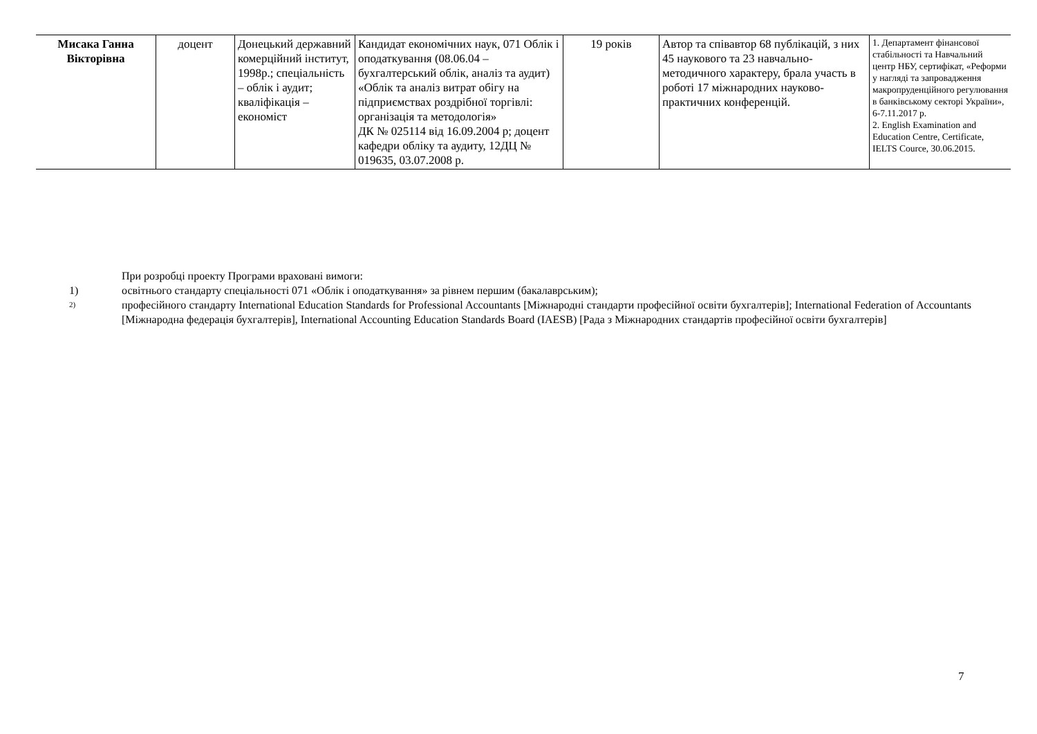| Мисака Ганна Вікторівна | доцент | Донецький державний комерційний інститут, 1998р.; спеціальність – облік і аудит; кваліфікація – економіст | Кандидат економічних наук, 071 Облік і оподаткування (08.06.04 – бухгалтерський облік, аналіз та аудит) «Облік та аналіз витрат обігу на підприємствах роздрібної торгівлі: організація та методологія» ДК № 025114 від 16.09.2004 р; доцент кафедри обліку та аудиту, 12ДЦ № 019635, 03.07.2008 р. | 19 років | Автор та співавтор 68 публікацій, з них 45 наукового та 23 навчально-методичного характеру, брала участь в роботі 17 міжнародних науково-практичних конференцій. | 1. Департамент фінансової стабільності та Навчальний центр НБУ, сертифікат, «Реформи у нагляді та запровадження макропруденційного регулювання в банківському секторі України», 6-7.11.2017 р. 2. English Examination and Education Centre, Certificate, IELTS Cource, 30.06.2015. |
При розробці проекту Програми враховані вимоги:
1) освітнього стандарту спеціальності 071 «Облік і оподаткування» за рівнем першим (бакалаврським);
2) професійного стандарту International Education Standards for Professional Accountants [Міжнародні стандарти професійної освіти бухгалтерів]; International Federation of Accountants [Міжнародна федерація бухгалтерів], International Accounting Education Standards Board (IAESB) [Рада з Міжнародних стандартів професійної освіти бухгалтерів]
7